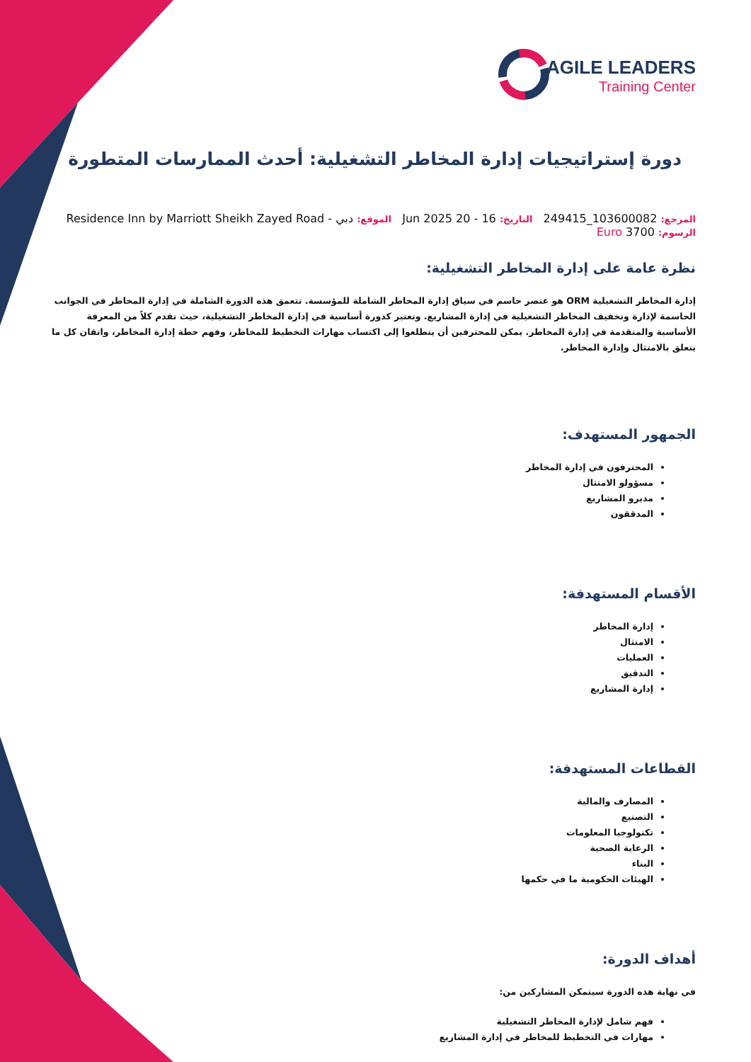AGILE LEADERS
Training Center
دورة إستراتيجيات إدارة المخاطر التشغيلية: أحدث الممارسات المتطورة
المرجع: 103600082_249415 التاريخ: 16 - 20 Jun 2025 الموقع: دبي - Residence Inn by Marriott Sheikh Zayed Road
الرسوم: 3700 Euro
نظرة عامة على إدارة المخاطر التشغيلية:
إدارة المخاطر التشغيلية ORM هو عنصر حاسم في سياق إدارة المخاطر الشاملة للمؤسسة. تتعمق هذه الدورة الشاملة في إدارة المخاطر في الجوانب الحاسمة لإدارة وتخفيف المخاطر التشغيلية في إدارة المشاريع. وتعتبر كدورة أساسية في إدارة المخاطر التشغيلية، حيث تقدم كلاً من المعرفة الأساسية والمتقدمة في إدارة المخاطر. يمكن للمحترفين أن يتطلعوا إلى اكتساب مهارات التخطيط للمخاطر، وفهم خطة إدارة المخاطر، واتقان كل ما يتعلق بالامتثال وإدارة المخاطر.
الجمهور المستهدف:
المحترفون في إدارة المخاطر
مسؤولو الامتثال
مديرو المشاريع
المدققون
الأقسام المستهدفة:
إدارة المخاطر
الامتثال
العمليات
التدقيق
إدارة المشاريع
القطاعات المستهدفة:
المصارف والمالية
التصنيع
تكنولوجيا المعلومات
الرعاية الصحية
البناء
الهيئات الحكومية ما في حكمها
أهداف الدورة:
في نهاية هذه الدورة سيتمكن المشاركين من:
فهم شامل لإدارة المخاطر التشغيلية
مهارات في التخطيط للمخاطر في إدارة المشاريع